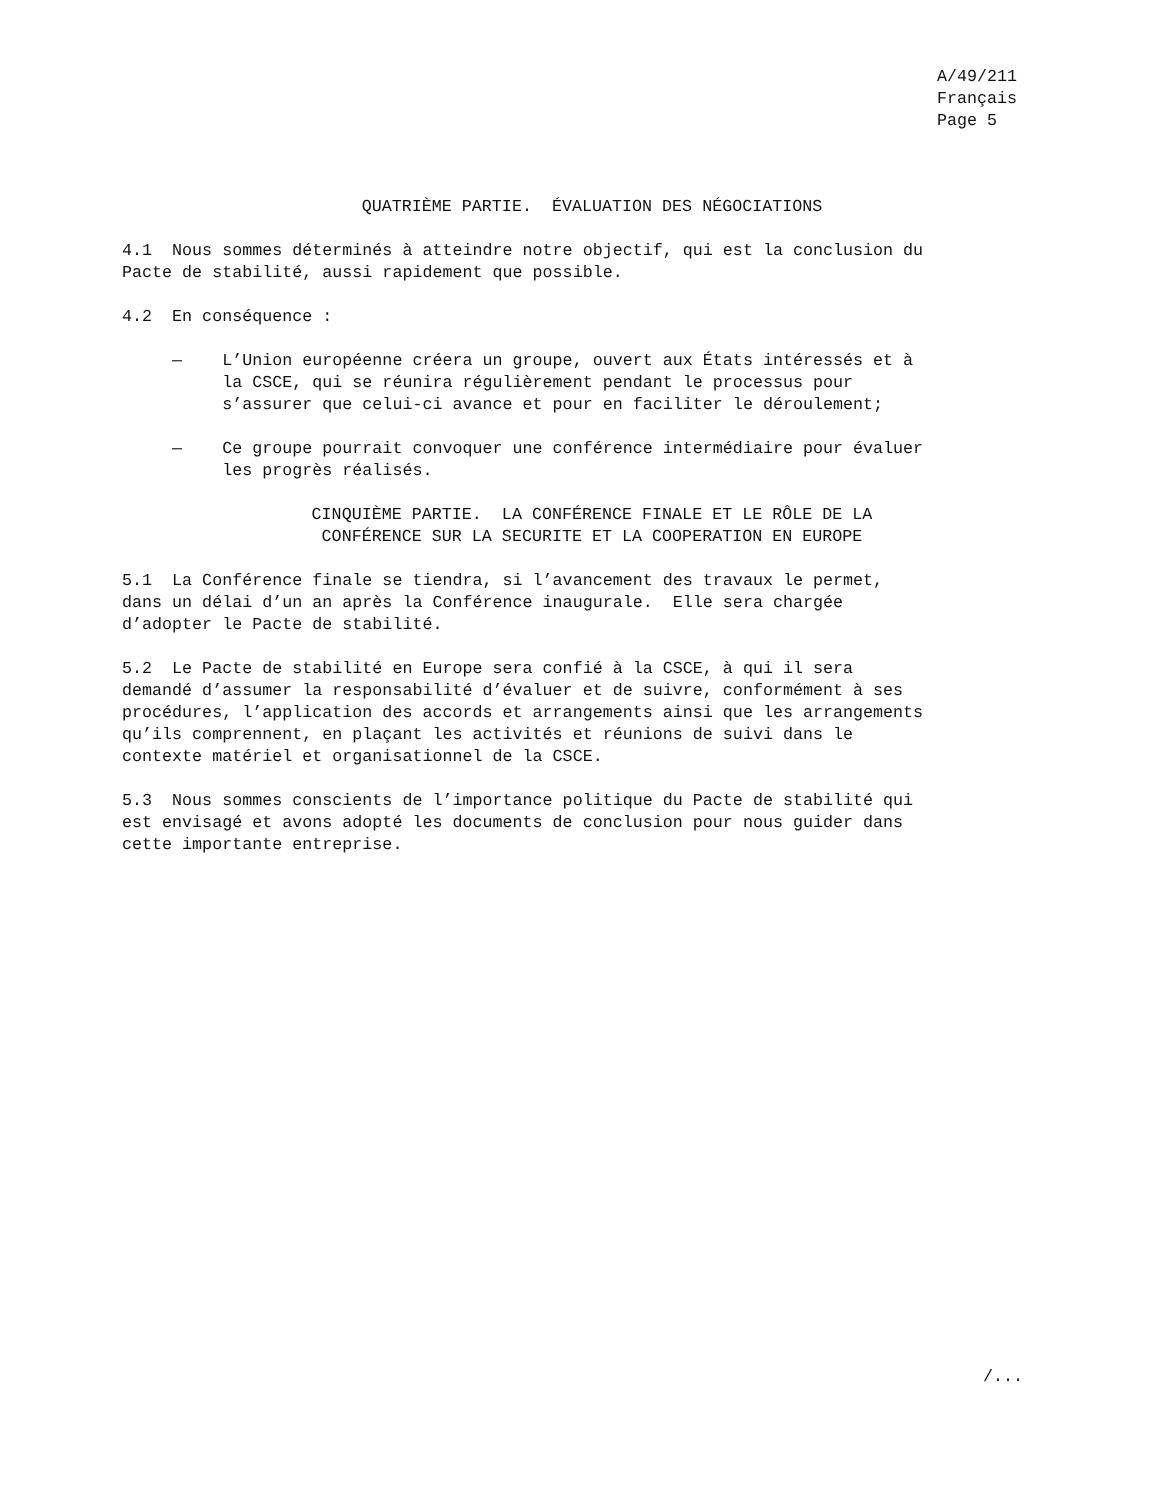A/49/211 Français Page 5
QUATRIÈME PARTIE. ÉVALUATION DES NÉGOCIATIONS
4.1 Nous sommes déterminés à atteindre notre objectif, qui est la conclusion du Pacte de stabilité, aussi rapidement que possible.
4.2 En conséquence :
— L’Union européenne créera un groupe, ouvert aux États intéressés et à la CSCE, qui se réunira régulièrement pendant le processus pour s’assurer que celui-ci avance et pour en faciliter le déroulement;
— Ce groupe pourrait convoquer une conférence intermédiaire pour évaluer les progrès réalisés.
CINQUIÈME PARTIE. LA CONFÉRENCE FINALE ET LE RÔLE DE LA CONFÉRENCE SUR LA SECURITE ET LA COOPERATION EN EUROPE
5.1 La Conférence finale se tiendra, si l’avancement des travaux le permet, dans un délai d’un an après la Conférence inaugurale. Elle sera chargée d’adopter le Pacte de stabilité.
5.2 Le Pacte de stabilité en Europe sera confié à la CSCE, à qui il sera demandé d’assumer la responsabilité d’évaluer et de suivre, conformément à ses procédures, l’application des accords et arrangements ainsi que les arrangements qu’ils comprennent, en plaçant les activités et réunions de suivi dans le contexte matériel et organisationnel de la CSCE.
5.3 Nous sommes conscients de l’importance politique du Pacte de stabilité qui est envisagé et avons adopté les documents de conclusion pour nous guider dans cette importante entreprise.
/...